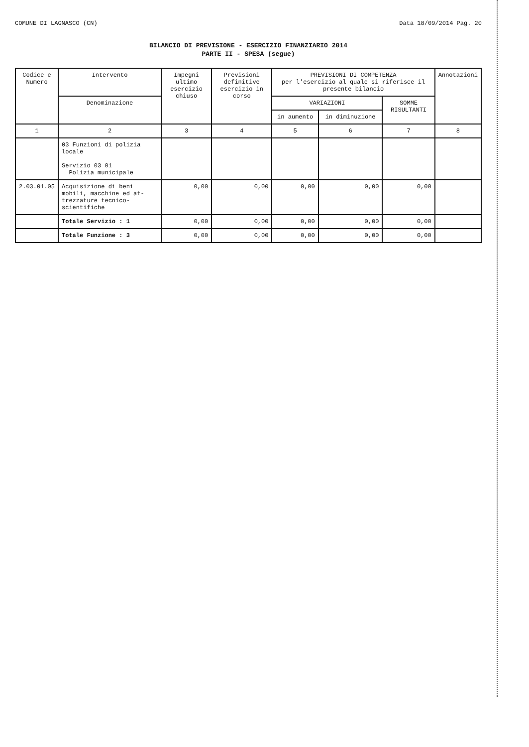COMUNE DI LAGNASCO (CN) Data 18/09/2014 Pag. 20
BILANCIO DI PREVISIONE - ESERCIZIO FINANZIARIO 2014
PARTE II - SPESA (segue)
| Codice e Numero | Intervento | Impegni ultimo esercizio chiuso | Previsioni definitive esercizio in corso | PREVISIONI DI COMPETENZA per l'esercizio al quale si riferisce il presente bilancio | | | Annotazioni |
| --- | --- | --- | --- | --- | --- | --- | --- |
| | Denominazione | | | VARIAZIONI | | SOMME RISULTANTI | |
| | | | | in aumento | in diminuzione | | |
| 1 | 2 | 3 | 4 | 5 | 6 | 7 | 8 |
| | 03 Funzioni di polizia locale Servizio 03 01 Polizia municipale | | | | | | |
| 2.03.01.05 | Acquisizione di beni mobili, macchine ed at- trezzature tecnico-scientifiche | 0,00 | 0,00 | 0,00 | 0,00 | 0,00 | |
| | Totale Servizio : 1 | 0,00 | 0,00 | 0,00 | 0,00 | 0,00 | |
| | Totale Funzione : 3 | 0,00 | 0,00 | 0,00 | 0,00 | 0,00 | |